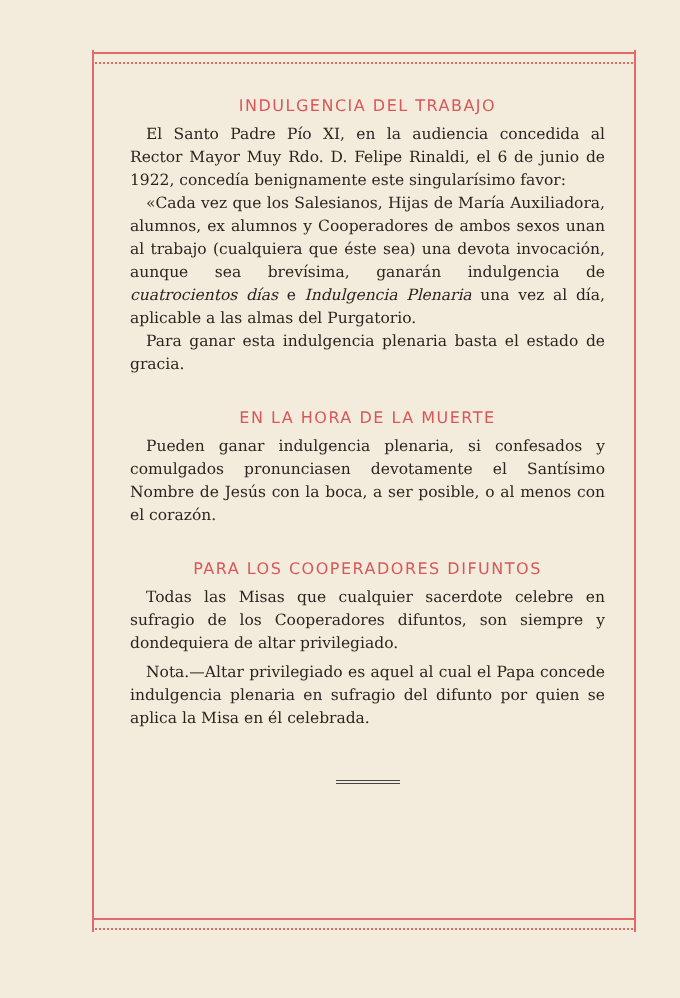INDULGENCIA DEL TRABAJO
El Santo Padre Pío XI, en la audiencia concedida al Rector Mayor Muy Rdo. D. Felipe Rinaldi, el 6 de junio de 1922, concedía benignamente este singularísimo favor:
«Cada vez que los Salesianos, Hijas de María Auxiliadora, alumnos, ex alumnos y Cooperadores de ambos sexos unan al trabajo (cualquiera que éste sea) una devota invocación, aunque sea brevísima, ganarán indulgencia de cuatrocientos días e Indulgencia Plenaria una vez al día, aplicable a las almas del Purgatorio.
Para ganar esta indulgencia plenaria basta el estado de gracia.
EN LA HORA DE LA MUERTE
Pueden ganar indulgencia plenaria, si confesados y comulgados pronunciasen devotamente el Santísimo Nombre de Jesús con la boca, a ser posible, o al menos con el corazón.
PARA LOS COOPERADORES DIFUNTOS
Todas las Misas que cualquier sacerdote celebre en sufragio de los Cooperadores difuntos, son siempre y dondequiera de altar privilegiado.
Nota.—Altar privilegiado es aquel al cual el Papa concede indulgencia plenaria en sufragio del difunto por quien se aplica la Misa en él celebrada.